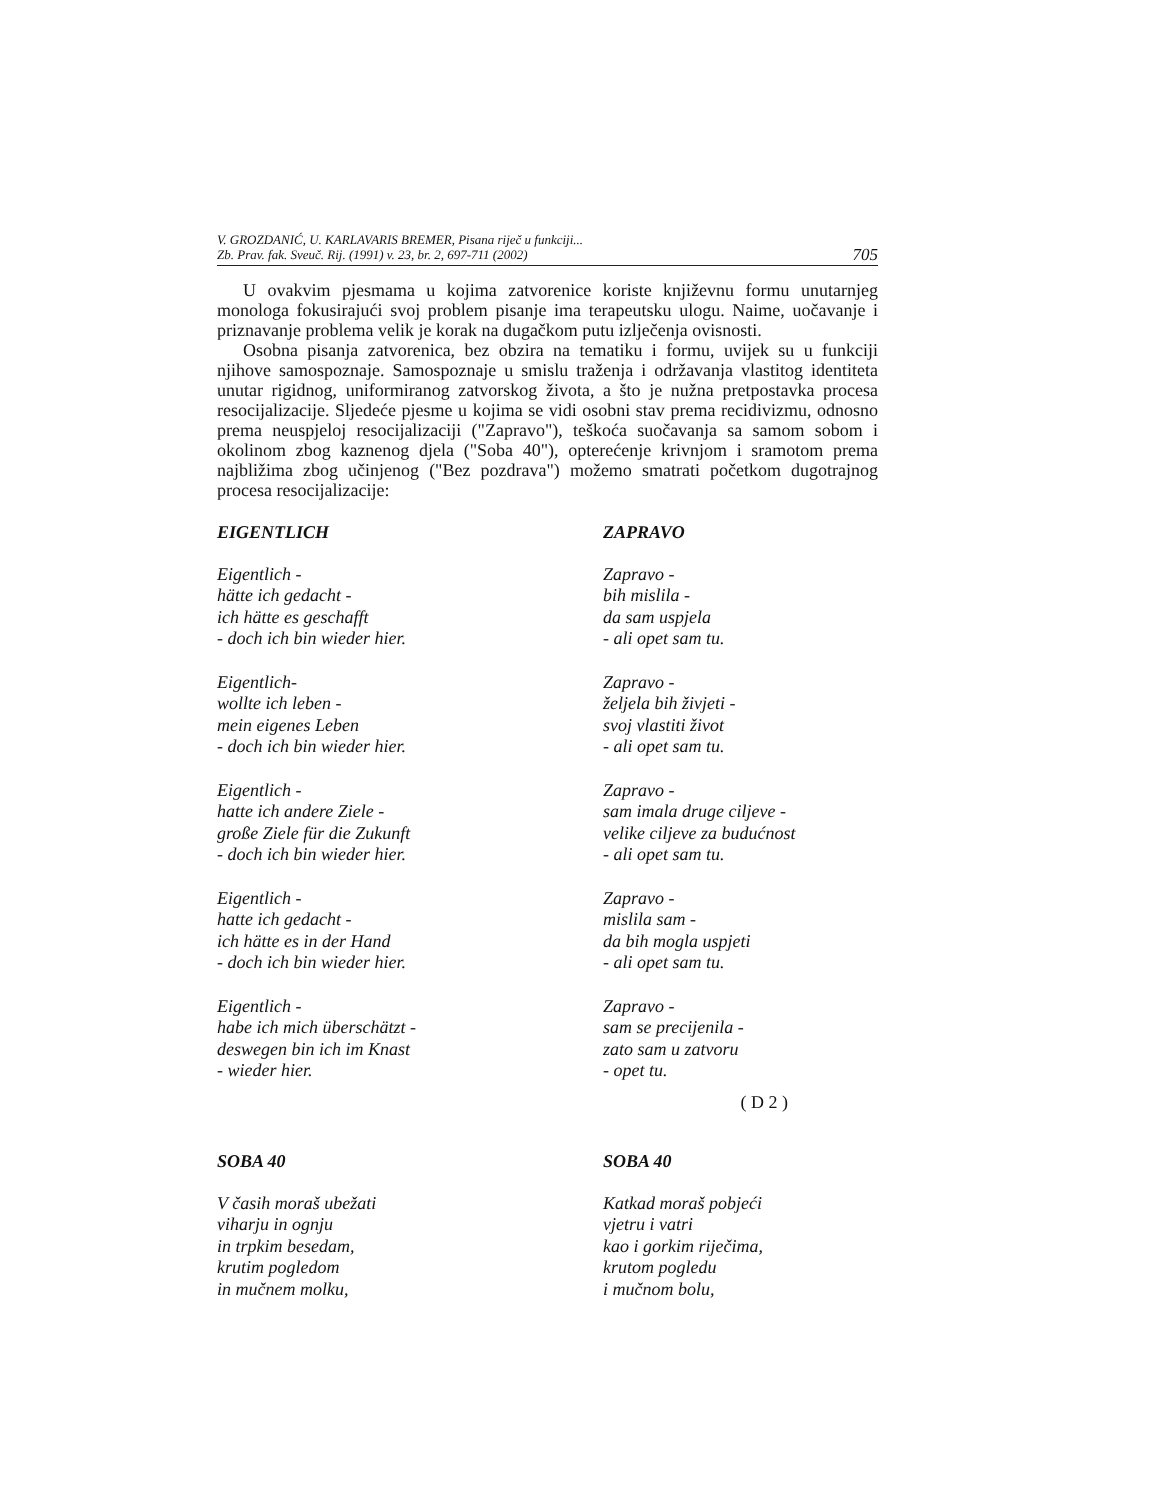V. GROZDANIĆ, U. KARLAVARIS BREMER, Pisana riječ u funkciji...
Zb. Prav. fak. Sveuč. Rij. (1991) v. 23, br. 2, 697-711 (2002)
705
U ovakvim pjesmama u kojima zatvorenice koriste književnu formu unutarnjeg monologa fokusirajući svoj problem pisanje ima terapeutsku ulogu. Naime, uočavanje i priznavanje problema velik je korak na dugačkom putu izlječenja ovisnosti.
Osobna pisanja zatvorenica, bez obzira na tematiku i formu, uvijek su u funkciji njihove samospoznaje. Samospoznaje u smislu traženja i održavanja vlastitog identiteta unutar rigidnog, uniformiranog zatvorskog života, a što je nužna pretpostavka procesa resocijalizacije. Sljedeće pjesme u kojima se vidi osobni stav prema recidivizmu, odnosno prema neuspjeloj resocijalizaciji ("Zapravo"), teškoća suočavanja sa samom sobom i okolinom zbog kaznenog djela ("Soba 40"), opterećenje krivnjom i sramotom prema najbližima zbog učinjenog ("Bez pozdrava") možemo smatrati početkom dugotrajnog procesa resocijalizacije:
EIGENTLICH
Eigentlich -
hätte ich gedacht -
ich hätte es geschafft
- doch ich bin wieder hier.
Eigentlich-
wollte ich leben -
mein eigenes Leben
- doch ich bin wieder hier.
Eigentlich -
hatte ich andere Ziele -
große Ziele für die Zukunft
- doch ich bin wieder hier.
Eigentlich -
hatte ich gedacht -
ich hätte es in der Hand
- doch ich bin wieder hier.
Eigentlich -
habe ich mich überschätzt -
deswegen bin ich im Knast
- wieder hier.
ZAPRAVO
Zapravo -
bih mislila -
da sam uspjela
- ali opet sam tu.
Zapravo -
željela bih živjeti -
svoj vlastiti život
- ali opet sam tu.
Zapravo -
sam imala druge ciljeve -
velike ciljeve za budućnost
- ali opet sam tu.
Zapravo -
mislila sam -
da bih mogla uspjeti
- ali opet sam tu.
Zapravo -
sam se precijenila -
zato sam u zatvoru
- opet tu.
( D 2 )
SOBA 40
V časih moraš ubežati
viharju in ognju
in trpkim besedam,
krutim pogledom
in mučnem molku,
SOBA 40
Katkad moraš pobjeći
vjetru i vatri
kao i gorkim riječima,
krutom pogledu
i mučnom bolu,